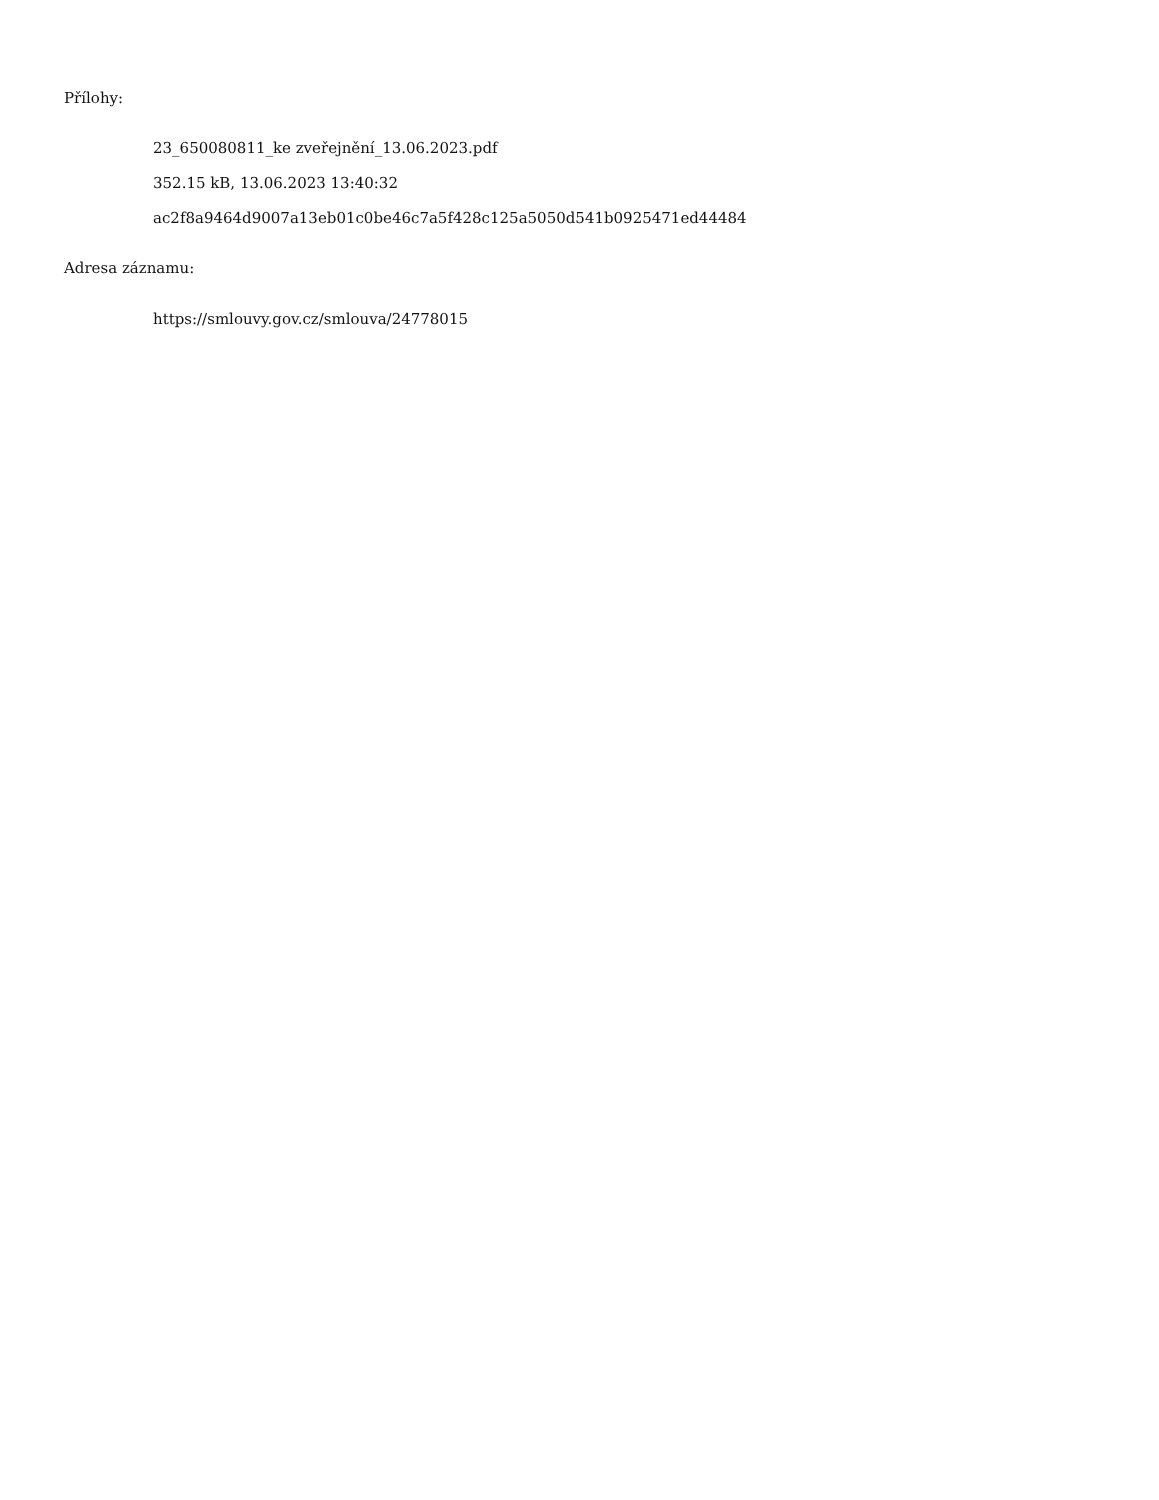Přílohy:
23_650080811_ke zveřejnění_13.06.2023.pdf
352.15 kB, 13.06.2023 13:40:32
ac2f8a9464d9007a13eb01c0be46c7a5f428c125a5050d541b0925471ed44484
Adresa záznamu:
https://smlouvy.gov.cz/smlouva/24778015